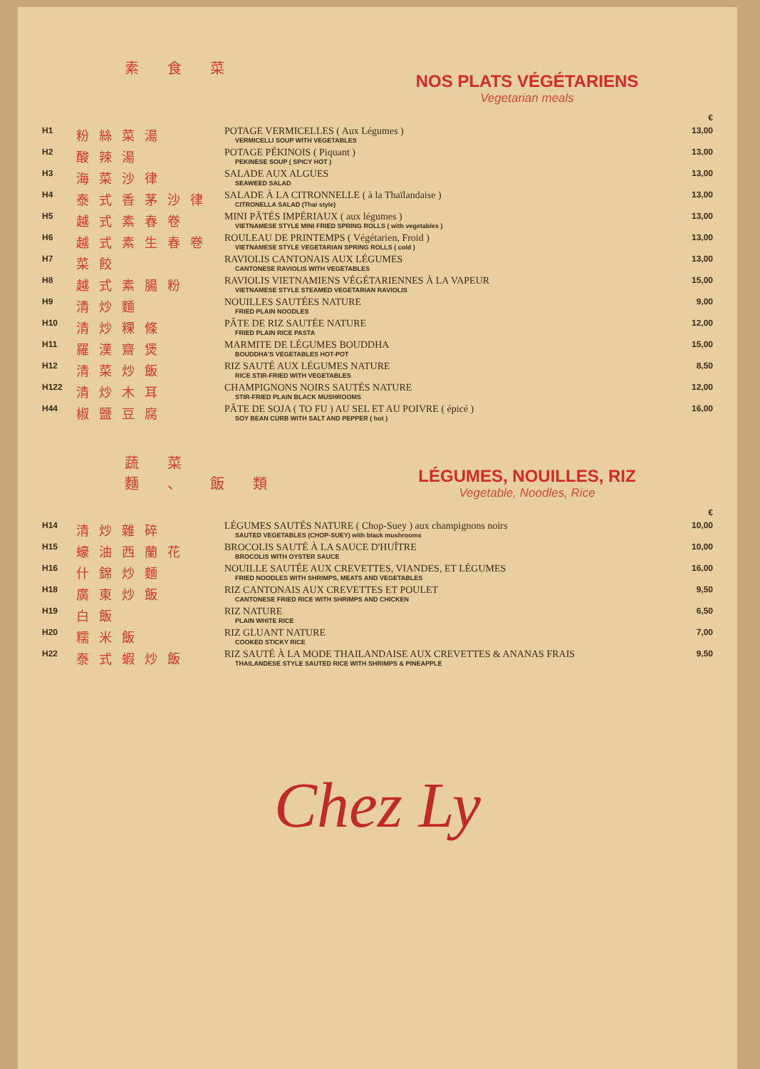素食菜
NOS PLATS VÉGÉTARIENS
Vegetarian meals
| | | | € |
| H1 | 粉絲菜湯 | POTAGE VERMICELLES ( Aux Légumes ) VERMICELLI SOUP WITH VEGETABLES | 13,00 |
| H2 | 酸辣湯 | POTAGE PÉKINOIS ( Piquant ) PEKINESE SOUP ( SPICY HOT ) | 13,00 |
| H3 | 海菜沙律 | SALADE AUX ALGUES SEAWEED SALAD | 13,00 |
| H4 | 泰式香茅沙律 | SALADE À LA CITRONNELLE ( à la Thaïlandaise ) CITRONELLA SALAD (Thai style) | 13,00 |
| H5 | 越式素春卷 | MINI PÂTÉS IMPÉRIAUX ( aux légumes ) VIETNAMESE STYLE MINI FRIED SPRING ROLLS ( with vegetables ) | 13,00 |
| H6 | 越式素生春卷 | ROULEAU DE PRINTEMPS ( Végétarien, Froid ) VIETNAMESE STYLE VEGETARIAN SPRING ROLLS ( cold ) | 13,00 |
| H7 | 菜餃 | RAVIOLIS CANTONAIS AUX LÉGUMES CANTONESE RAVIOLIS WITH VEGETABLES | 13,00 |
| H8 | 越式素腸粉 | RAVIOLIS VIETNAMIENS VÉGÉTARIENNES À LA VAPEUR VIETNAMESE STYLE STEAMED VEGETARIAN RAVIOLIS | 15,00 |
| H9 | 清炒麵 | NOUILLES SAUTÉES NATURE FRIED PLAIN NOODLES | 9,00 |
| H10 | 清炒粿條 | PÂTE DE RIZ SAUTÉE NATURE FRIED PLAIN RICE PASTA | 12,00 |
| H11 | 羅漢齋煲 | MARMITE DE LÉGUMES BOUDDHA BOUDDHA'S VEGETABLES HOT-POT | 15,00 |
| H12 | 清菜炒飯 | RIZ SAUTÉ AUX LÉGUMES NATURE RICE STIR-FRIED WITH VEGETABLES | 8,50 |
| H122 | 清炒木耳 | CHAMPIGNONS NOIRS SAUTÉS NATURE STIR-FRIED PLAIN BLACK MUSHROOMS | 12,00 |
| H44 | 椒鹽豆腐 | PÂTE DE SOJA ( TO FU ) AU SEL ET AU POIVRE ( épicé ) SOY BEAN CURB WITH SALT AND PEPPER ( hot ) | 16,00 |
蔬菜
麵、飯類
LÉGUMES, NOUILLES, RIZ
Vegetable, Noodles, Rice
| | | | € |
| H14 | 清炒雜碎 | LÉGUMES SAUTÉS NATURE ( Chop-Suey ) aux champignons noirs SAUTED VEGETABLES (CHOP-SUEY) with black mushrooms | 10,00 |
| H15 | 蠔油西蘭花 | BROCOLIS SAUTÉ À LA SAUCE D'HUÎTRE BROCOLIS WITH OYSTER SAUCE | 10,00 |
| H16 | 什錦炒麵 | NOUILLE SAUTÉE AUX CREVETTES, VIANDES, ET LÉGUMES FRIED NOODLES WITH SHRIMPS, MEATS AND VEGETABLES | 16,00 |
| H18 | 廣東炒飯 | RIZ CANTONAIS AUX CREVETTES ET POULET CANTONESE FRIED RICE WITH SHRIMPS AND CHICKEN | 9,50 |
| H19 | 白飯 | RIZ NATURE PLAIN WHITE RICE | 6,50 |
| H20 | 糯米飯 | RIZ GLUANT NATURE COOKED STICKY RICE | 7,00 |
| H22 | 泰式蝦炒飯 | RIZ SAUTÉ À LA MODE THAILANDAISE AUX CREVETTES & ANANAS FRAIS THAILANDESE STYLE SAUTED RICE WITH SHRIMPS & PINEAPPLE | 9,50 |
Chez Ly